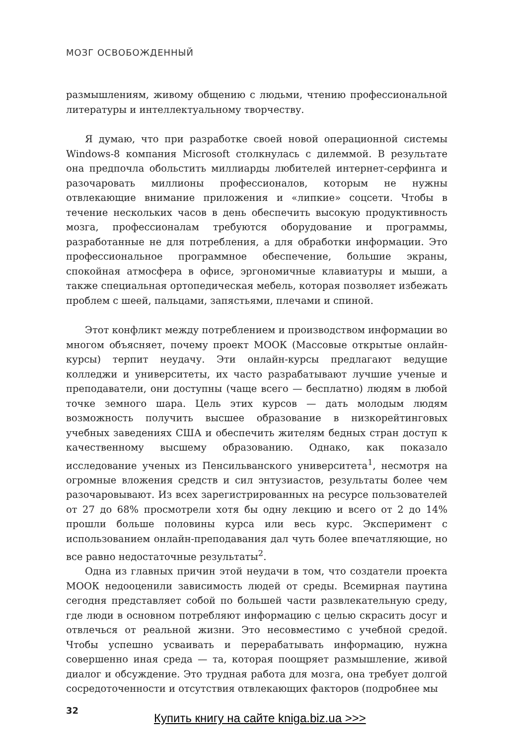МОЗГ ОСВОБОЖДЕННЫЙ
размышлениям, живому общению с людьми, чтению профессиональной литературы и интеллектуальному творчеству.
Я думаю, что при разработке своей новой операционной системы Windows-8 компания Microsoft столкнулась с дилеммой. В результате она предпочла обольстить миллиарды любителей интернет-серфинга и разочаровать миллионы профессионалов, которым не нужны отвлекающие внимание приложения и «липкие» соцсети. Чтобы в течение нескольких часов в день обеспечить высокую продуктивность мозга, профессионалам требуются оборудование и программы, разработанные не для потребления, а для обработки информации. Это профессиональное программное обеспечение, большие экраны, спокойная атмосфера в офисе, эргономичные клавиатуры и мыши, а также специальная ортопедическая мебель, которая позволяет избежать проблем с шеей, пальцами, запястьями, плечами и спиной.
Этот конфликт между потреблением и производством информации во многом объясняет, почему проект МООК (Массовые открытые онлайн-курсы) терпит неудачу. Эти онлайн-курсы предлагают ведущие колледжи и университеты, их часто разрабатывают лучшие ученые и преподаватели, они доступны (чаще всего — бесплатно) людям в любой точке земного шара. Цель этих курсов — дать молодым людям возможность получить высшее образование в низкорейтинговых учебных заведениях США и обеспечить жителям бедных стран доступ к качественному высшему образованию. Однако, как показало исследование ученых из Пенсильванского университета<sup>1</sup>, несмотря на огромные вложения средств и сил энтузиастов, результаты более чем разочаровывают. Из всех зарегистрированных на ресурсе пользователей от 27 до 68% просмотрели хотя бы одну лекцию и всего от 2 до 14% прошли больше половины курса или весь курс. Эксперимент с использованием онлайн-преподавания дал чуть более впечатляющие, но все равно недостаточные результаты<sup>2</sup>.
Одна из главных причин этой неудачи в том, что создатели проекта МООК недооценили зависимость людей от среды. Всемирная паутина сегодня представляет собой по большей части развлекательную среду, где люди в основном потребляют информацию с целью скрасить досуг и отвлечься от реальной жизни. Это несовместимо с учебной средой. Чтобы успешно усваивать и перерабатывать информацию, нужна совершенно иная среда — та, которая поощряет размышление, живой диалог и обсуждение. Это трудная работа для мозга, она требует долгой сосредоточенности и отсутствия отвлекающих факторов (подробнее мы
32
Купить книгу на сайте kniga.biz.ua >>>